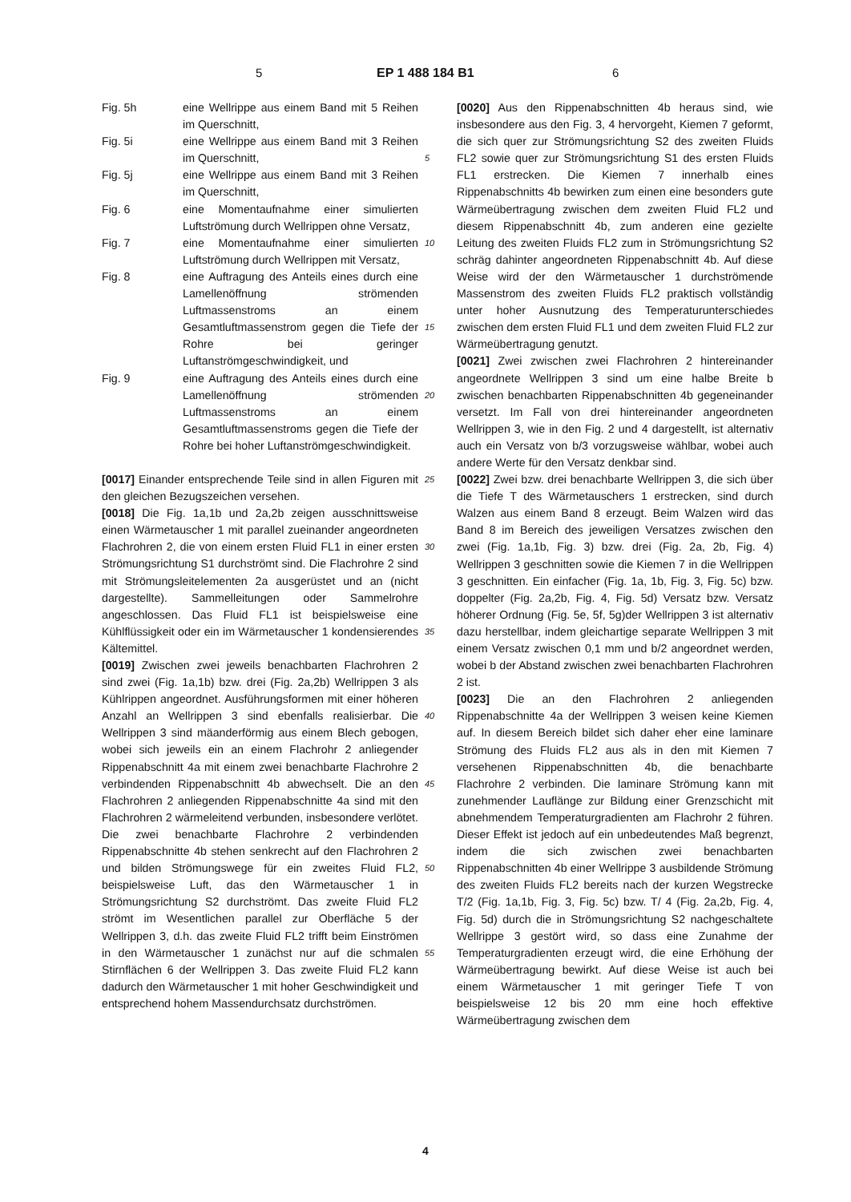5 EP 1 488 184 B1 6
Fig. 5h eine Wellrippe aus einem Band mit 5 Reihen im Querschnitt,
Fig. 5i eine Wellrippe aus einem Band mit 3 Reihen im Querschnitt,
Fig. 5j eine Wellrippe aus einem Band mit 3 Reihen im Querschnitt,
Fig. 6 eine Momentaufnahme einer simulierten Luftströmung durch Wellrippen ohne Versatz,
Fig. 7 eine Momentaufnahme einer simulierten Luftströmung durch Wellrippen mit Versatz,
Fig. 8 eine Auftragung des Anteils eines durch eine Lamellenöffnung strömenden Luftmassenstroms an einem Gesamtluftmassenstrom gegen die Tiefe der Rohre bei geringer Luftanströmgeschwindigkeit, und
Fig. 9 eine Auftragung des Anteils eines durch eine Lamellenöffnung strömenden Luftmassenstroms an einem Gesamtluftmassenstroms gegen die Tiefe der Rohre bei hoher Luftanströmgeschwindigkeit.
[0017] Einander entsprechende Teile sind in allen Figuren mit den gleichen Bezugszeichen versehen.
[0018] Die Fig. 1a,1b und 2a,2b zeigen ausschnittsweise einen Wärmetauscher 1 mit parallel zueinander angeordneten Flachrohren 2, die von einem ersten Fluid FL1 in einer ersten Strömungsrichtung S1 durchströmt sind. Die Flachrohre 2 sind mit Strömungsleitelementen 2a ausgerüstet und an (nicht dargestellte). Sammelleitungen oder Sammelrohre angeschlossen. Das Fluid FL1 ist beispielsweise eine Kühlflüssigkeit oder ein im Wärmetauscher 1 kondensierendes Kältemittel.
[0019] Zwischen zwei jeweils benachbarten Flachrohren 2 sind zwei (Fig. 1a,1b) bzw. drei (Fig. 2a,2b) Wellrippen 3 als Kühlrippen angeordnet. Ausführungsformen mit einer höheren Anzahl an Wellrippen 3 sind ebenfalls realisierbar. Die Wellrippen 3 sind mäanderförmig aus einem Blech gebogen, wobei sich jeweils ein an einem Flachrohr 2 anliegender Rippenabschnitt 4a mit einem zwei benachbarte Flachrohre 2 verbindenden Rippenabschnitt 4b abwechselt. Die an den Flachrohren 2 anliegenden Rippenabschnitte 4a sind mit den Flachrohren 2 wärmeleitend verbunden, insbesondere verlötet. Die zwei benachbarte Flachrohre 2 verbindenden Rippenabschnitte 4b stehen senkrecht auf den Flachrohren 2 und bilden Strömungswege für ein zweites Fluid FL2, beispielsweise Luft, das den Wärmetauscher 1 in Strömungsrichtung S2 durchströmt. Das zweite Fluid FL2 strömt im Wesentlichen parallel zur Oberfläche 5 der Wellrippen 3, d.h. das zweite Fluid FL2 trifft beim Einströmen in den Wärmetauscher 1 zunächst nur auf die schmalen Stirnflächen 6 der Wellrippen 3. Das zweite Fluid FL2 kann dadurch den Wärmetauscher 1 mit hoher Geschwindigkeit und entsprechend hohem Massendurchsatz durchströmen.
[0020] Aus den Rippenabschnitten 4b heraus sind, wie insbesondere aus den Fig. 3, 4 hervorgeht, Kiemen 7 geformt, die sich quer zur Strömungsrichtung S2 des zweiten Fluids FL2 sowie quer zur Strömungsrichtung 5 S1 des ersten Fluids FL1 erstrecken. Die Kiemen 7 innerhalb eines Rippenabschnitts 4b bewirken zum einen eine besonders gute Wärmeübertragung zwischen dem zweiten Fluid FL2 und diesem Rippenabschnitt 4b, zum anderen eine gezielte Leitung des zweiten Fluids FL2 10 zum in Strömungsrichtung S2 schräg dahinter angeordneten Rippenabschnitt 4b. Auf diese Weise wird der den Wärmetauscher 1 durchströmende Massenstrom des zweiten Fluids FL2 praktisch vollständig unter hoher Ausnutzung des Temperaturunterschiedes zwischen dem 15 ersten Fluid FL1 und dem zweiten Fluid FL2 zur Wärmeübertragung genutzt.
[0021] Zwei zwischen zwei Flachrohren 2 hintereinander angeordnete Wellrippen 3 sind um eine halbe Breite b zwischen benachbarten Rippenabschnitten 4b gegen 20 einander versetzt. Im Fall von drei hintereinander angeordneten Wellrippen 3, wie in den Fig. 2 und 4 dargestellt, ist alternativ auch ein Versatz von b/3 vorzugsweise wählbar, wobei auch andere Werte für den Versatz denkbar sind.
25 [0022] Zwei bzw. drei benachbarte Wellrippen 3, die sich über die Tiefe T des Wärmetauschers 1 erstrecken, sind durch Walzen aus einem Band 8 erzeugt. Beim Walzen wird das Band 8 im Bereich des jeweiligen Versatzes zwischen den zwei (Fig. 1a,1b, Fig. 3) bzw. drei (Fig. 2a, 30 2b, Fig. 4) Wellrippen 3 geschnitten sowie die Kiemen 7 in die Wellrippen 3 geschnitten. Ein einfacher (Fig. 1a, 1b, Fig. 3, Fig. 5c) bzw. doppelter (Fig. 2a,2b, Fig. 4, Fig. 5d) Versatz bzw. Versatz höherer Ordnung (Fig. 5e, 5f, 5g)der Wellrippen 3 ist alternativ dazu herstellbar, indem 35 gleichartige separate Wellrippen 3 mit einem Versatz zwischen 0,1 mm und b/2 angeordnet werden, wobei b der Abstand zwischen zwei benachbarten Flachrohren 2 ist.
[0023] Die an den Flachrohren 2 anliegenden Rippen 40 abschnitte 4a der Wellrippen 3 weisen keine Kiemen auf. In diesem Bereich bildet sich daher eher eine laminare Strömung des Fluids FL2 aus als in den mit Kiemen 7 versehenen Rippenabschnitten 4b, die benachbarte Flachrohre 2 verbinden. Die laminare Strömung kann mit 45 zunehmender Lauflänge zur Bildung einer Grenzschicht mit abnehmendem Temperaturgradienten am Flachrohr 2 führen. Dieser Effekt ist jedoch auf ein unbedeutendes Maß begrenzt, indem die sich zwischen zwei benachbarten Rippenabschnitten 4b einer Wellrippe 3 ausbildende 50 Strömung des zweiten Fluids FL2 bereits nach der kurzen Wegstrecke T/2 (Fig. 1a,1b, Fig. 3, Fig. 5c) bzw. T/ 4 (Fig. 2a,2b, Fig. 4, Fig. 5d) durch die in Strömungsrichtung S2 nachgeschaltete Wellrippe 3 gestört wird, so dass eine Zunahme der Temperaturgradienten erzeugt 55 wird, die eine Erhöhung der Wärmeübertragung bewirkt. Auf diese Weise ist auch bei einem Wärmetauscher 1 mit geringer Tiefe T von beispielsweise 12 bis 20 mm eine hoch effektive Wärmeübertragung zwischen dem
4